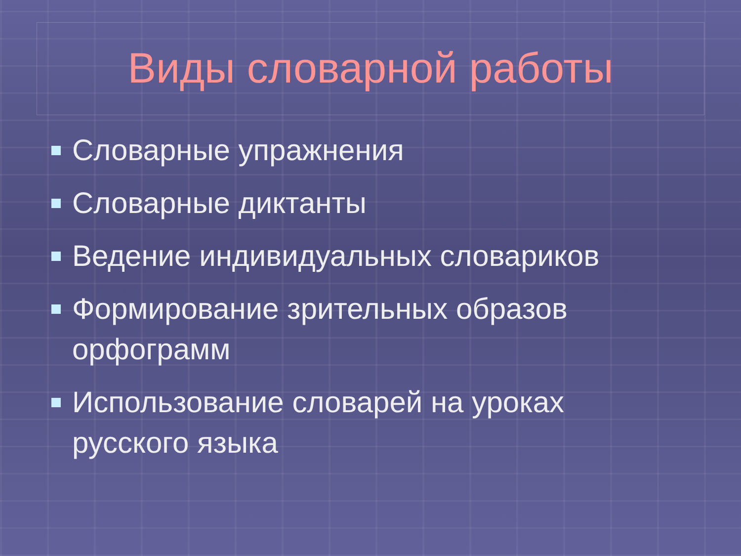Виды словарной работы
Словарные упражнения
Словарные диктанты
Ведение индивидуальных словариков
Формирование зрительных образов орфограмм
Использование словарей на уроках русского языка